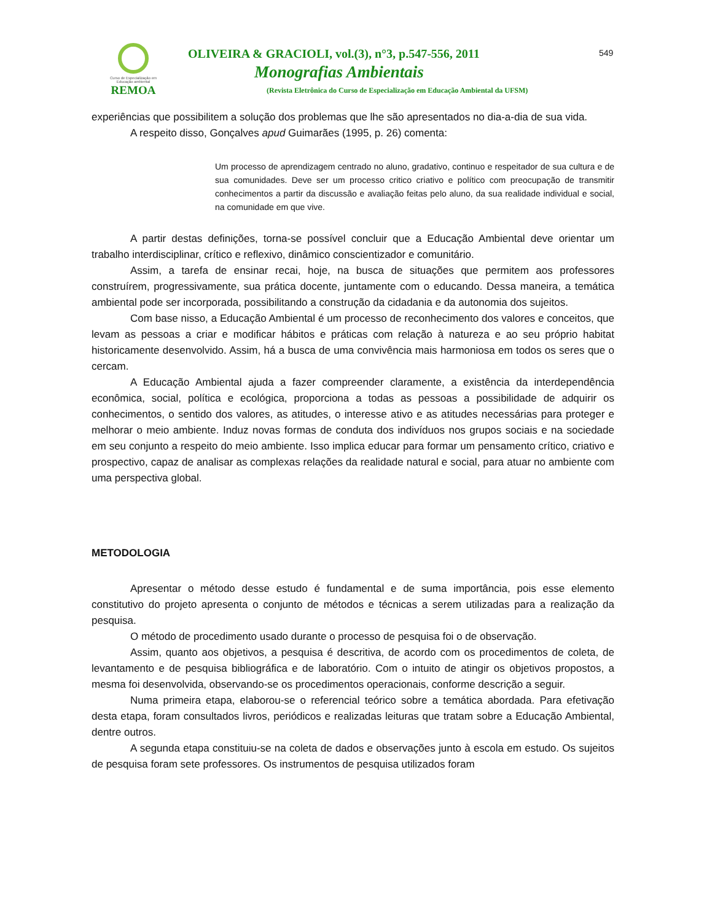Curso de Especialização em Educação ambiental
REMOA
OLIVEIRA & GRACIOLI, vol.(3), n°3, p.547-556, 2011
549
Monografias Ambientais
(Revista Eletrônica do Curso de Especialização em Educação Ambiental da UFSM)
experiências que possibilitem a solução dos problemas que lhe são apresentados no dia-a-dia de sua vida.
A respeito disso, Gonçalves apud Guimarães (1995, p. 26) comenta:
Um processo de aprendizagem centrado no aluno, gradativo, continuo e respeitador de sua cultura e de sua comunidades. Deve ser um processo critico criativo e político com preocupação de transmitir conhecimentos a partir da discussão e avaliação feitas pelo aluno, da sua realidade individual e social, na comunidade em que vive.
A partir destas definições, torna-se possível concluir que a Educação Ambiental deve orientar um trabalho interdisciplinar, crítico e reflexivo, dinâmico conscientizador e comunitário.
Assim, a tarefa de ensinar recai, hoje, na busca de situações que permitem aos professores construírem, progressivamente, sua prática docente, juntamente com o educando. Dessa maneira, a temática ambiental pode ser incorporada, possibilitando a construção da cidadania e da autonomia dos sujeitos.
Com base nisso, a Educação Ambiental é um processo de reconhecimento dos valores e conceitos, que levam as pessoas a criar e modificar hábitos e práticas com relação à natureza e ao seu próprio habitat historicamente desenvolvido. Assim, há a busca de uma convivência mais harmoniosa em todos os seres que o cercam.
A Educação Ambiental ajuda a fazer compreender claramente, a existência da interdependência econômica, social, política e ecológica, proporciona a todas as pessoas a possibilidade de adquirir os conhecimentos, o sentido dos valores, as atitudes, o interesse ativo e as atitudes necessárias para proteger e melhorar o meio ambiente. Induz novas formas de conduta dos indivíduos nos grupos sociais e na sociedade em seu conjunto a respeito do meio ambiente. Isso implica educar para formar um pensamento crítico, criativo e prospectivo, capaz de analisar as complexas relações da realidade natural e social, para atuar no ambiente com uma perspectiva global.
METODOLOGIA
Apresentar o método desse estudo é fundamental e de suma importância, pois esse elemento constitutivo do projeto apresenta o conjunto de métodos e técnicas a serem utilizadas para a realização da pesquisa.
O método de procedimento usado durante o processo de pesquisa foi o de observação.
Assim, quanto aos objetivos, a pesquisa é descritiva, de acordo com os procedimentos de coleta, de levantamento e de pesquisa bibliográfica e de laboratório. Com o intuito de atingir os objetivos propostos, a mesma foi desenvolvida, observando-se os procedimentos operacionais, conforme descrição a seguir.
Numa primeira etapa, elaborou-se o referencial teórico sobre a temática abordada. Para efetivação desta etapa, foram consultados livros, periódicos e realizadas leituras que tratam sobre a Educação Ambiental, dentre outros.
A segunda etapa constituiu-se na coleta de dados e observações junto à escola em estudo. Os sujeitos de pesquisa foram sete professores. Os instrumentos de pesquisa utilizados foram